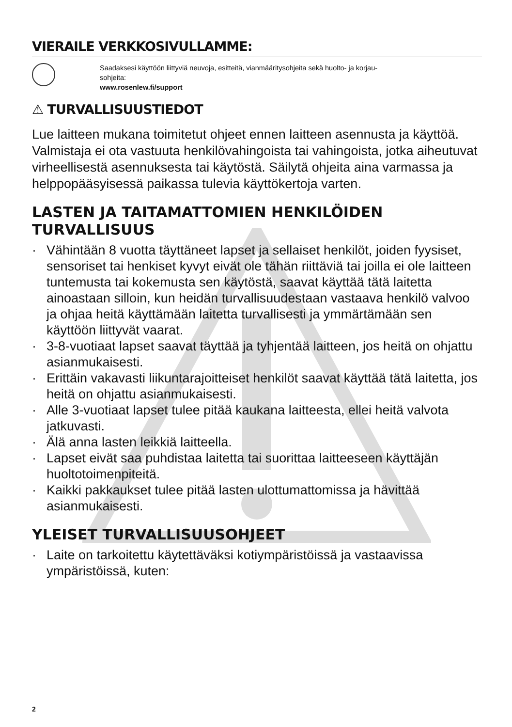VIERAILE VERKKOSIVULLAMME:
Saadaksesi käyttöön liittyviä neuvoja, esitteitä, vianmääritysohjeita sekä huolto- ja korjau-
sohjeita:
www.rosenlew.fi/support
⚠ TURVALLISUUSTIEDOT
Lue laitteen mukana toimitetut ohjeet ennen laitteen asennusta ja käyttöä. Valmistaja ei ota vastuuta henkilövahingoista tai vahingoista, jotka aiheutuvat virheellisestä asennuksesta tai käytöstä. Säilytä ohjeita aina varmassa ja helppopääsyisessä paikassa tulevia käyttökertoja varten.
LASTEN JA TAITAMATTOMIEN HENKILÖIDEN TURVALLISUUS
· Vähintään 8 vuotta täyttäneet lapset ja sellaiset henkilöt, joiden fyysiset, sensoriset tai henkiset kyvyt eivät ole tähän riittäviä tai joilla ei ole laitteen tuntemusta tai kokemusta sen käytöstä, saavat käyttää tätä laitetta ainoastaan silloin, kun heidän turvallisuudestaan vastaava henkilö valvoo ja ohjaa heitä käyttämään laitetta turvallisesti ja ymmärtämään sen käyttöön liittyvät vaarat.
· 3-8-vuotiaat lapset saavat täyttää ja tyhjentää laitteen, jos heitä on ohjattu asianmukaisesti.
· Erittäin vakavasti liikuntarajoitteiset henkilöt saavat käyttää tätä laitetta, jos heitä on ohjattu asianmukaisesti.
· Alle 3-vuotiaat lapset tulee pitää kaukana laitteesta, ellei heitä valvota jatkuvasti.
· Älä anna lasten leikkiä laitteella.
· Lapset eivät saa puhdistaa laitetta tai suorittaa laitteeseen käyttäjän huoltotoimenpiteitä.
· Kaikki pakkaukset tulee pitää lasten ulottumattomissa ja hävittää asianmukaisesti.
YLEISET TURVALLISUUSOHJEET
· Laite on tarkoitettu käytettäväksi kotiympäristöissä ja vastaavissa ympäristöissä, kuten:
2